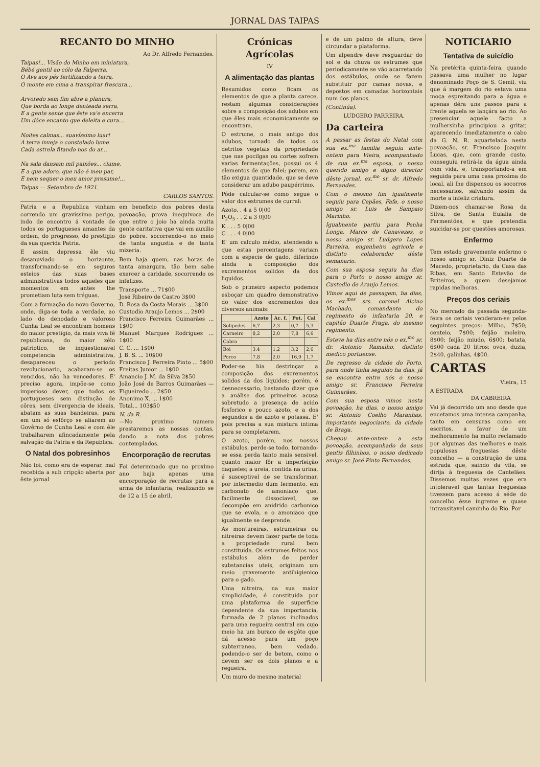JORNAL DAS TAIPAS
RECANTO DO MINHO
Ao Dr. Alfredo Fernandes.
Taipas!... Visão do Minho em miniatura,
Bébé gentil ao cólo da Falperra,
O Ave aos pés fertilizando a terra,
O monte em cima a transpirar frescura...
Arvoredo sem fim abre a planura,
Que borda ao longe denteada serra,
E a gente sente que êste va'e encerra
Um dôce encanto que deleita e cura...
Noites calmas... suavíssimo luar!
A terra inveja o constelado lume
Cada estrela fitando nos do ar...
Na sala dansam mil paixões... ciume,
E a que adoro, que não é meu par,
E nem sequer o meu amor presume!...
Taipas — Setembro de 1921.
CARLOS SANTOS.
Patria e a Republica vinham correndo um gravissimo perigo, indo de encontro á vontade de todos os portugueses amantes da ordem, do progresso, do prestigio da sua querida Patria.
E assim depressa êle viu desanuviado o horizonte, transformando-se em seguros esteios das suas bases administrativas todos aqueles que momentos em antes lhe prometiam luta sem tréguas.
Com a formação do novo Governo, onde, diga-se toda a verdade, ao lado do denodado e valoroso Cunha Leal se encontram homens do maior prestigio, da mais viva fé republicana, do maior zêlo patriotico, de inquestionavel competencia administrativa, desapareceu o periodo revolucionario, acabaram-se os vencidos, não ha vencedores. E' preciso agora, impõe-se como imperioso dever, que todos os portugueses sem distinção de côres, sem divergencia de ideais, abatam as suas bandeiras, para em um só esfôrço se aliarem ao Govêrno de Cunha Leal e com êle trabalharem afincadamente pela salvação da Patria e da Republica.
O Natal dos pobresinhos
Não foi, como era de esperar, mal recebida a sub cripção aberta por êste jornal
em beneficio dos pobres desta povoação, prova inequivoca de que entre o joio ha ainda muita gente caritativa que vai em auxilio do pobre, socorrendo-o no meio de tanta angustia e de tanta mizeria.
Bem haja quem, nas horas de tanta amargura, tão bem sabe exercer a caridade, socorrendo os infelizes.
Transporte ... 71$00
José Ribeiro de Castro 3$00
D. Rosa da Costa Morais ... 3$00
Custodio Araujo Lemos ... 2$00
Francisco Ferreira Guimarães ... 1$00
Manuel Marques Rodrigues ... 1$00
C. C. ... 1$00
J. B. S. ... 10$00
Francisco J. Ferreira Pinto ... 5$00
Freitas Junior ... 1$00
Amancio J. M. da Silva 2$50
João José de Barros Guimarães — Figueiredo ... 2$50
Anonimo X. ... 1$00
Total... 103$50
N. da R.
—No proximo numero prestaremos as nossas contas, dando a nota dos pobres contemplados.
Encorporação de recrutas
Foi determinado que no proximo ano haja apenas uma encorporação de recrutas para a arma de infantaria, realizando se de 12 a 15 de abril.
Crónicas Agrícolas
IV
A alimentação das plantas
Resumidos como ficam os elementos de que a planta carece, restam algumas considerações sobre a composição dos adubos em que êles mais economicamente se encontram.
O estrume, o mais antigo dos adubos, tornado de todos os detritos vegetais da propriedade que nas pocilgas ou cortes sofrem varias fermentações, possui os 4 elementos de que falei; porem, em tão exigua quantidade, que se deve considerar um adubo paupérrimo.
Póde calcular-se como segue o valor dos estrumes de curral:
Azoto. . 4 a 5 0|00
P<sub>2</sub>O<sub>5</sub> . . 2 a 3 0|00
K . . . 5 0|00
C . . . 4 0|00
E' um calculo médio, atendendo a que estas percentagens variam com a especie de gado, diferindo ainda a composição dos excrementos solidos da dos liquidos.
Sob o primeiro aspecto podemos esboçar um quadro demonstrativo do valor dos excrementos dos diversos animais:
| | Azoto | Ac. f. | Pot. | Cal |
| --- | --- | --- | --- | --- |
| Solipedes | 6,7 | 2,3 | 0,7 | 5,3 |
| Carneiro | 8,2 | 2,0 | 7,8 | 6,6 |
| Cabra | | | | |
| Boi | 3,4 | 1,2 | 3,2 | 2,6 |
| Porco | 7,8 | 2,0 | 16,9 | 1,7 |
Poder-se hia destrinçar a composição dos excrementos solidos da dos liquidos; porém, é desnecessario, bastando dizer que a análise dos primeiros acusa sobretudo a presença de acido fosforico e pouco azoto, e a dos segundos a de azoto e potassa. E' pois precisa a sua mistura intima para se completarem.
O azoto, porém, nos nossos estábulos, perde-se todo, tornando-se essa perda tanto mais sensivel, quanto maior fôr a imperfeição daqueles; a ureia, contida na urina, é susceptivel de se transformar, por intermedio dum fermento, em carbonato de amoniaco que, facilmente dissociavel, se decompõe em anidrido carbonico que se evola, e o amoniaco que igualmente se desprende.
As montureiras, estrumeiras ou nitreiras devem fazer parte de toda a propriedade rural bem constituida. Os estrumes feitos nos estábulos além de perder substancias uteis, originam um meio gravemente antihigienico para o gado.
Uma nitreira, na sua maior simplicidade, é constituida por uma plataforma de superficie dependente da sua importancia, formada de 2 planos inclinados para uma regueira central em cujo meio ha um buraco de esgôto que dá acesso para um poço subterraneo, bem vedado, podendo-o ser de betom, como o devem ser os dois planos e a regueira.
Um muro do mesmo material
e de um palmo de altura, deve circundar a plataforma.
Um alpendre deve resguardar do sol e da chuva os estrumes que periodicamente se vão acarretando dos estábulos, onde se fazem substituir por camas novas, e depostos em camadas horizontais num dos planos.
(Continúa).
LUDGERO PARREIRA.
Da carteira
A passar as festas do Natal com sua ex.<sup>ma</sup> familia seguiu ante-ontem para Vieira, acompanhado de sua ex.<sup>ma</sup> esposa, o nosso querido amigo e digno director dêste jornal, ex.<sup>mo</sup> sr. dr. Alfredo Fernandes.
Com o mesmo fim igualmente seguiu para Cepães, Fafe, o nosso amigo sr. Luis de Sampaio Marinho.
Igualmente partiu para Penha Longa, Marco de Canavezes, o nosso amigo sr. Ludgero Lopes Parreira, engenheiro agricola e distinto colaborador dêste semanario.
Com sua esposa seguiu ha dias para o Porto o nosso amigo sr. Custodio de Araujo Lemos.
Vimos aqui de passagem, ha dias, os ex.<sup>mos</sup> srs. coronel Alcino Machado, comandante do regimento de infantaria 20, e capitão Duarte Fraga, do mesmo regimento.
Esteve ha dias entre nós o ex.<sup>mo</sup> sr. dr. Antonio Ramalho, distinto medico portuense.
De regresso da cidade do Porto, para onde tinha seguido ha dias, já se encontra entre nós o nosso amigo sr. Francisco Ferreira Guimarães.
Com sua esposa vimos nesta povoação, ha dias, o nosso amigo sr. Antonio Coelho Maranhas, importante negociante, da cidade de Braga.
Chegou ante-ontem a esta povoação, acompanhado de seus gentis filhinhos, o nosso dedicado amigo sr. José Pinto Fernandes.
NOTICIARIO
Tentativa de suicídio
Na pretérita quinta-feira, quando passava uma mulher no lugar denominado Poço de S. Gemil, viu que á margem do rio estava uma moça espreitando para a água e apenas déra uns passos para a frente aquela se lançára ao rio. Ao presenciar aquele facto a mulhersinha principiou a gritar, aparecendo imediatamente o cabo da G. N. R. aquartelada nesta povoação, sr. Francisco Joaquim Lucas, que, com grande custo, conseguiu retirá-la da água ainda com vida, e, transportando-a em seguida para uma casa proxima do local, ali lhe dispensou os socorros necessarios, salvando assim da morte a infeliz criatura.
Dizem-nos chamar-se Rosa da Silva, de Santa Eulalia de Fermentões, e que pretendia suicidar-se por questões amorosas.
Enfermo
Tem estado gravemente enfermo o nosso amigo sr. Diniz Duarte de Macedo, proprietario, da Casa das Ribas, em Santo Estevão de Briteiros, a quem desejamos rapidas melhoras.
Preços dos ceriais
No mercado da passada segunda-feira os ceriais venderam-se pelos seguintes preços: Milho, 7$50; centeio, 7$00; feijão moleiro, 8$00; feijão miudo, 6$00; batata, 6$00 cada 20 litros; ovos, duzia, 2$40, galinhas, 4$00.
CARTAS
Vieira, 15
A ESTRADA
DA CABREIRA
Vai já decorrido um ano desde que encetamos uma intensa campanha, tanto em censuras como em escritos, a favor de um melhoramento ha muito reclamado por algumas das melhores e mais populosas freguesias dêste concelho — a construção de uma estrada que, saindo da vila, se dirija á freguesia de Cantelães. Dissemos muitas vezes que era intoleravel que tantas freguesias tivessem para acesso á séde do concelho êsse íngreme e quase intransitavel caminho do Rio. Por